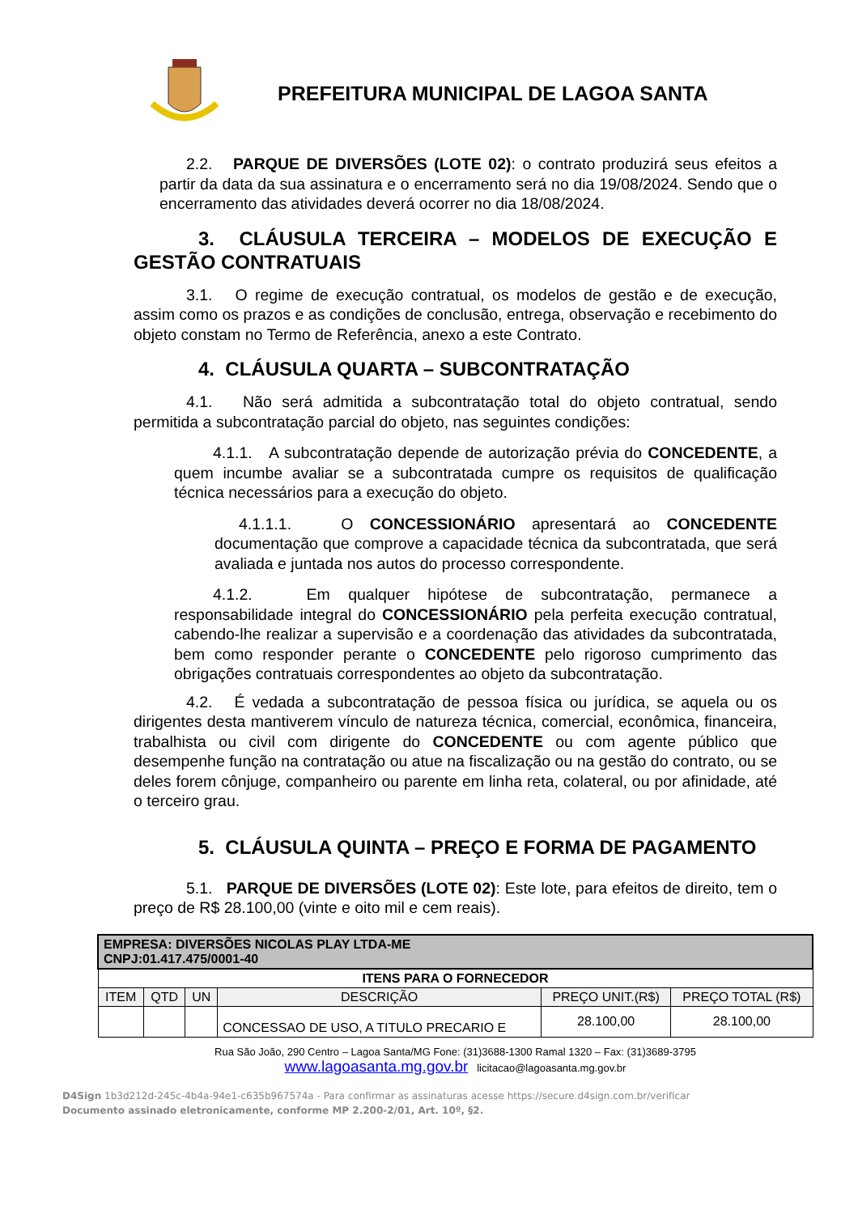PREFEITURA MUNICIPAL DE LAGOA SANTA
2.2. PARQUE DE DIVERSÕES (LOTE 02): o contrato produzirá seus efeitos a partir da data da sua assinatura e o encerramento será no dia 19/08/2024. Sendo que o encerramento das atividades deverá ocorrer no dia 18/08/2024.
3. CLÁUSULA TERCEIRA – MODELOS DE EXECUÇÃO E GESTÃO CONTRATUAIS
3.1. O regime de execução contratual, os modelos de gestão e de execução, assim como os prazos e as condições de conclusão, entrega, observação e recebimento do objeto constam no Termo de Referência, anexo a este Contrato.
4. CLÁUSULA QUARTA – SUBCONTRATAÇÃO
4.1. Não será admitida a subcontratação total do objeto contratual, sendo permitida a subcontratação parcial do objeto, nas seguintes condições:
4.1.1. A subcontratação depende de autorização prévia do CONCEDENTE, a quem incumbe avaliar se a subcontratada cumpre os requisitos de qualificação técnica necessários para a execução do objeto.
4.1.1.1. O CONCESSIONÁRIO apresentará ao CONCEDENTE documentação que comprove a capacidade técnica da subcontratada, que será avaliada e juntada nos autos do processo correspondente.
4.1.2. Em qualquer hipótese de subcontratação, permanece a responsabilidade integral do CONCESSIONÁRIO pela perfeita execução contratual, cabendo-lhe realizar a supervisão e a coordenação das atividades da subcontratada, bem como responder perante o CONCEDENTE pelo rigoroso cumprimento das obrigações contratuais correspondentes ao objeto da subcontratação.
4.2. É vedada a subcontratação de pessoa física ou jurídica, se aquela ou os dirigentes desta mantiverem vínculo de natureza técnica, comercial, econômica, financeira, trabalhista ou civil com dirigente do CONCEDENTE ou com agente público que desempenhe função na contratação ou atue na fiscalização ou na gestão do contrato, ou se deles forem cônjuge, companheiro ou parente em linha reta, colateral, ou por afinidade, até o terceiro grau.
5. CLÁUSULA QUINTA – PREÇO E FORMA DE PAGAMENTO
5.1. PARQUE DE DIVERSÕES (LOTE 02): Este lote, para efeitos de direito, tem o preço de R$ 28.100,00 (vinte e oito mil e cem reais).
| EMPRESA: DIVERSÕES NICOLAS PLAY LTDA-ME CNPJ:01.417.475/0001-40 | | | | | |
| ITENS PARA O FORNECEDOR | | | | | |
| ITEM | QTD | UN | DESCRIÇÃO | PREÇO UNIT.(R$) | PREÇO TOTAL (R$) |
| | | | CONCESSAO DE USO, A TITULO PRECARIO E | 28.100,00 | 28.100,00 |
Rua São João, 290 Centro – Lagoa Santa/MG Fone: (31)3688-1300 Ramal 1320 – Fax: (31)3689-3795
www.lagoasanta.mg.gov.br licitacao@lagoasanta.mg.gov.br
D4Sign 1b3d212d-245c-4b4a-94e1-c635b967574a - Para confirmar as assinaturas acesse https://secure.d4sign.com.br/verificar
Documento assinado eletronicamente, conforme MP 2.200-2/01, Art. 10º, §2.